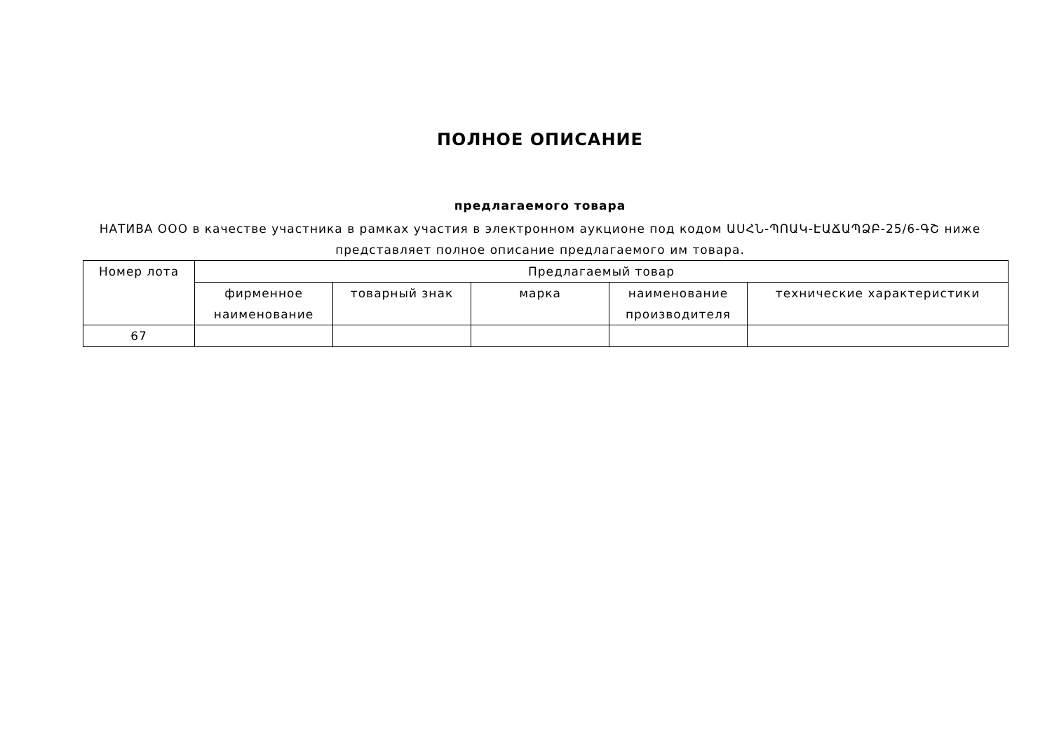ПОЛНОЕ ОПИСАНИЕ
предлагаемого товара
НАТИВА ООО в качестве участника в рамках участия в электронном аукционе под кодом ԱՍՀՆ-ՊՈԱԿ-ԷԱՃԱՊՁԲ-25/6-ԳՇ ниже представляет полное описание предлагаемого им товара.
| Номер лота | Предлагаемый товар | | | | |
| --- | --- | --- | --- | --- | --- |
| | фирменное наименование | товарный знак | марка | наименование производителя | технические характеристики |
| 67 | | | | | |